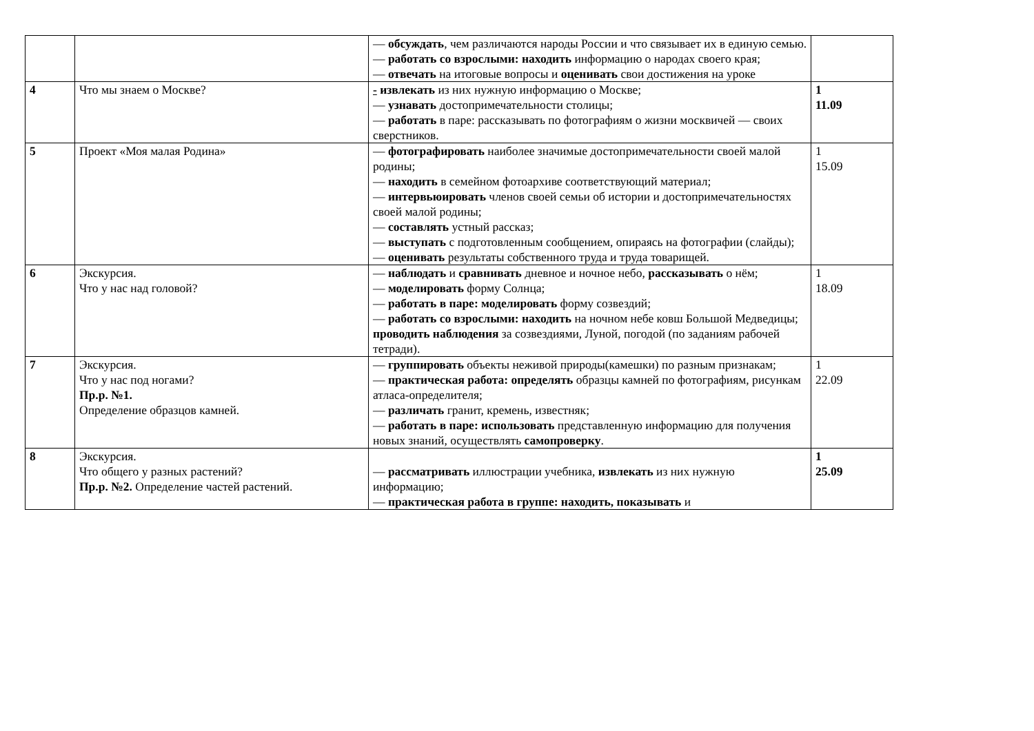| | | — обсуждать , чем различаются народы России и что связывает их в единую семью. — работать со взрослыми: находить информацию о народах своего края; — отвечать на итоговые вопросы и оценивать свои достижения на уроке | |
| 4 | Что мы знаем о Москве? | - извлекать из них нужную информацию о Москве; — узнавать достопримечательности столицы; — работать в паре: рассказывать по фотографиям о жизни москвичей — своих сверстников. | 1 11.09 |
| 5 | Проект «Моя малая Родина» | — фотографировать наиболее значимые достопримечательности своей малой родины; — находить в семейном фотоархиве соответствующий материал; — интервьюировать членов своей семьи об истории и достопримечательностях своей малой родины; — составлять устный рассказ; — выступать с подготовленным сообщением, опираясь на фотографии (слайды); — оценивать результаты собственного труда и труда товарищей. | 1 15.09 |
| 6 | Экскурсия. Что у нас над головой? | — наблюдать и сравнивать дневное и ночное небо, рассказывать о нём; — моделировать форму Солнца; — работать в паре: моделировать форму созвездий; — работать со взрослыми: находить на ночном небе ковш Большой Медведицы; проводить наблюдения за созвездиями, Луной, погодой (по заданиям рабочей тетради). | 1 18.09 |
| 7 | Экскурсия. Что у нас под ногами? Пр.р. №1. Определение образцов камней. | — группировать объекты неживой природы(камешки) по разным признакам; — практическая работа: определять образцы камней по фотографиям, рисункам атласа-определителя; — различать гранит, кремень, известняк; — работать в паре: использовать представленную информацию для получения новых знаний, осуществлять самопроверку . | 1 22.09 |
| 8 | Экскурсия. Что общего у разных растений? Пр.р. №2. Определение частей растений. | — рассматривать иллюстрации учебника, извлекать из них нужную информацию; — практическая работа в группе: находить, показывать и | 1 25.09 |